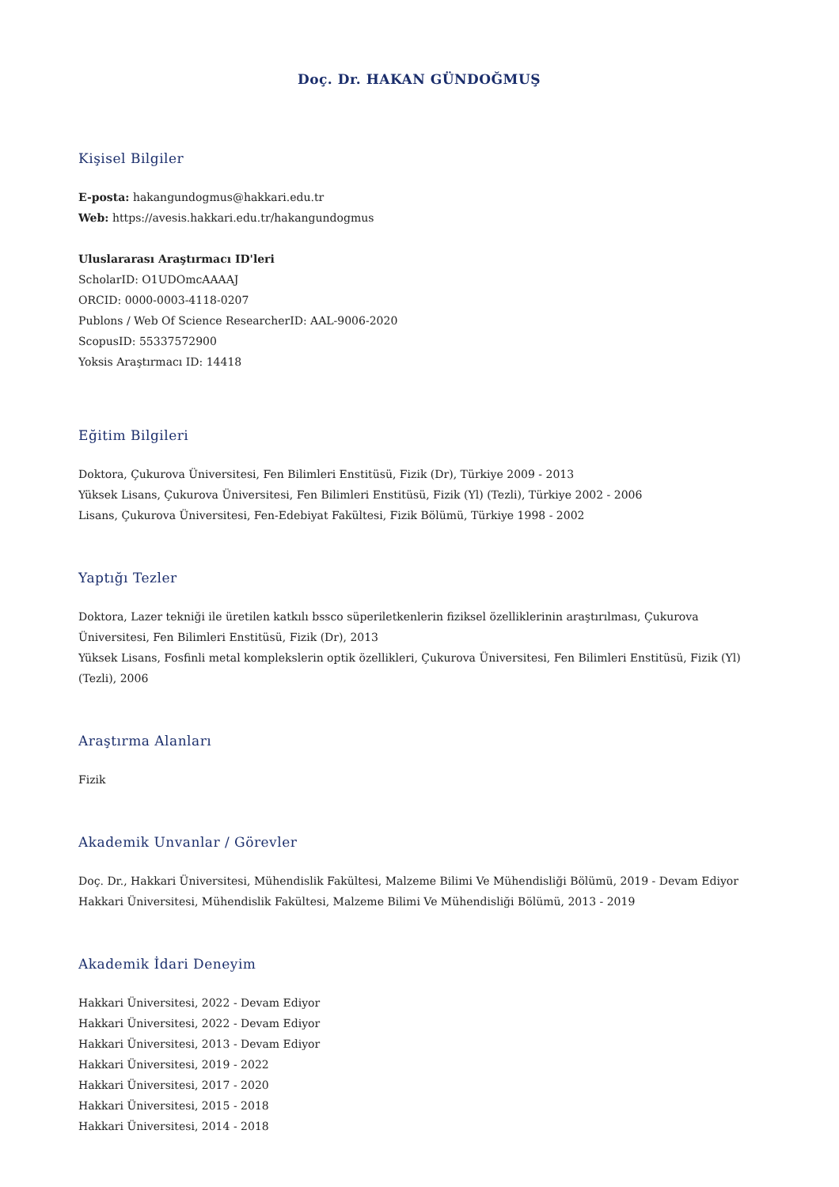Doç. Dr. HAKAN GÜNDOĞMUŞ
Kişisel Bilgiler
E-posta: hakangundogmus@hakkari.edu.tr
Web: https://avesis.hakkari.edu.tr/hakangundogmus
Uluslararası Araştırmacı ID'leri
ScholarID: O1UDOmcAAAAJ
ORCID: 0000-0003-4118-0207
Publons / Web Of Science ResearcherID: AAL-9006-2020
ScopusID: 55337572900
Yoksis Araştırmacı ID: 14418
Eğitim Bilgileri
Doktora, Çukurova Üniversitesi, Fen Bilimleri Enstitüsü, Fizik (Dr), Türkiye 2009 - 2013
Yüksek Lisans, Çukurova Üniversitesi, Fen Bilimleri Enstitüsü, Fizik (Yl) (Tezli), Türkiye 2002 - 2006
Lisans, Çukurova Üniversitesi, Fen-Edebiyat Fakültesi, Fizik Bölümü, Türkiye 1998 - 2002
Yaptığı Tezler
Doktora, Lazer tekniği ile üretilen katkılı bssco süperiletkenlerin fiziksel özelliklerinin araştırılması, Çukurova Üniversitesi, Fen Bilimleri Enstitüsü, Fizik (Dr), 2013
Yüksek Lisans, Fosfinli metal komplekslerin optik özellikleri, Çukurova Üniversitesi, Fen Bilimleri Enstitüsü, Fizik (Yl) (Tezli), 2006
Araştırma Alanları
Fizik
Akademik Unvanlar / Görevler
Doç. Dr., Hakkari Üniversitesi, Mühendislik Fakültesi, Malzeme Bilimi Ve Mühendisliği Bölümü, 2019 - Devam Ediyor
Hakkari Üniversitesi, Mühendislik Fakültesi, Malzeme Bilimi Ve Mühendisliği Bölümü, 2013 - 2019
Akademik İdari Deneyim
Hakkari Üniversitesi, 2022 - Devam Ediyor
Hakkari Üniversitesi, 2022 - Devam Ediyor
Hakkari Üniversitesi, 2013 - Devam Ediyor
Hakkari Üniversitesi, 2019 - 2022
Hakkari Üniversitesi, 2017 - 2020
Hakkari Üniversitesi, 2015 - 2018
Hakkari Üniversitesi, 2014 - 2018